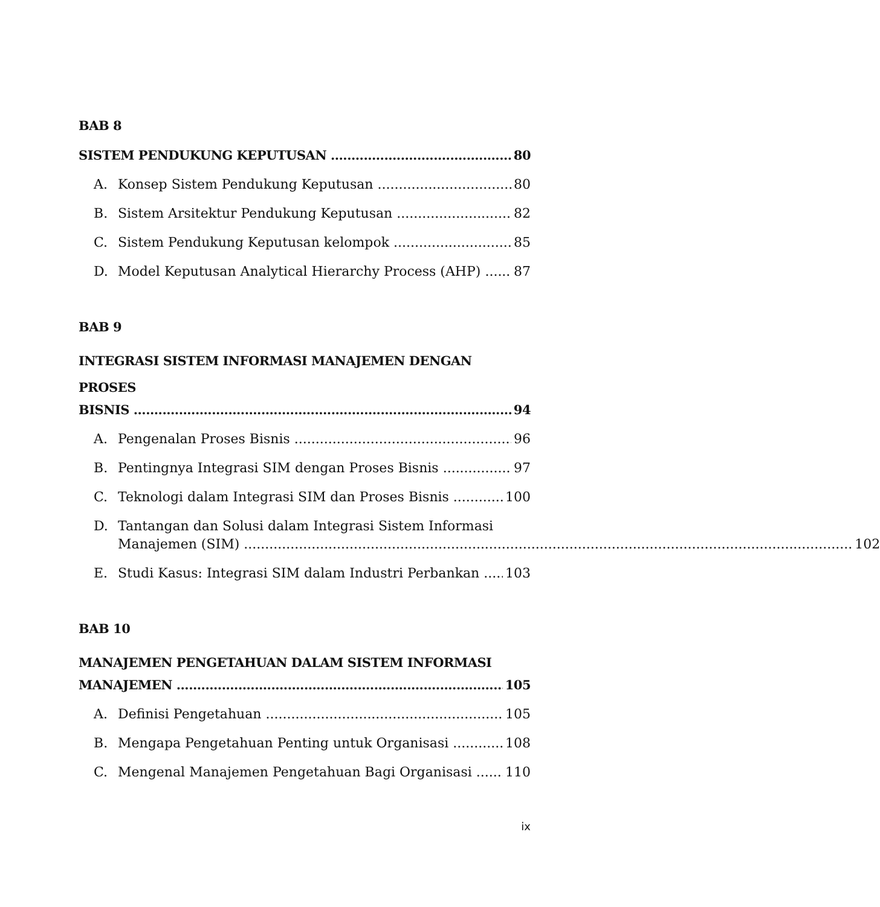BAB 8
SISTEM PENDUKUNG KEPUTUSAN 80
A. Konsep Sistem Pendukung Keputusan 80
B. Sistem Arsitektur Pendukung Keputusan 82
C. Sistem Pendukung Keputusan kelompok 85
D. Model Keputusan Analytical Hierarchy Process (AHP) 87
BAB 9
INTEGRASI SISTEM INFORMASI MANAJEMEN DENGAN PROSES
BISNIS 94
A. Pengenalan Proses Bisnis 96
B. Pentingnya Integrasi SIM dengan Proses Bisnis 97
C. Teknologi dalam Integrasi SIM dan Proses Bisnis 100
D. Tantangan dan Solusi dalam Integrasi Sistem Informasi
Manajemen (SIM) 102
E. Studi Kasus: Integrasi SIM dalam Industri Perbankan 103
BAB 10
MANAJEMEN PENGETAHUAN DALAM SISTEM INFORMASI
MANAJEMEN 105
A. Definisi Pengetahuan 105
B. Mengapa Pengetahuan Penting untuk Organisasi 108
C. Mengenal Manajemen Pengetahuan Bagi Organisasi 110
ix